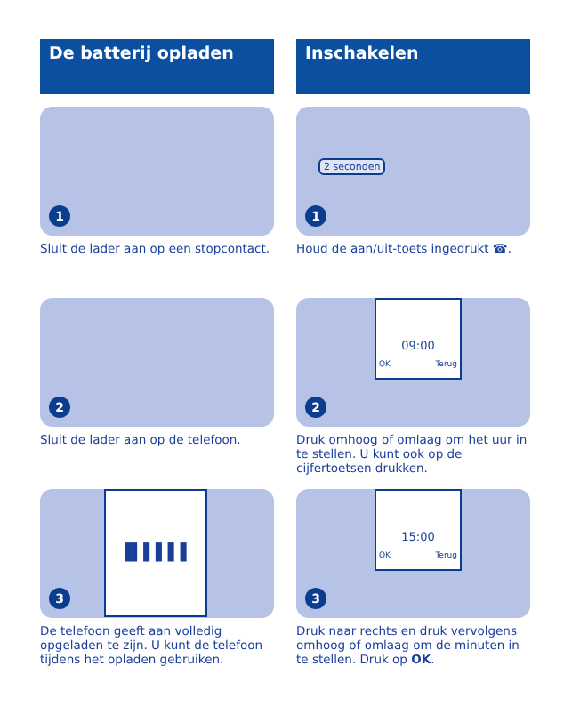De batterij opladen
1
Sluit de lader aan op een stopcontact.
2
Sluit de lader aan op de telefoon.
▐▌▌▌▌▌
3
De telefoon geeft aan volledig opgeladen te zijn. U kunt de telefoon tijdens het opladen gebruiken.
Inschakelen
2 seconden
1
Houd de aan/uit-toets ingedrukt ☎.
09:00
OK Terug
2
Druk omhoog of omlaag om het uur in te stellen. U kunt ook op de cijfertoetsen drukken.
15:00
OK Terug
3
Druk naar rechts en druk vervolgens omhoog of omlaag om de minuten in te stellen. Druk op OK.